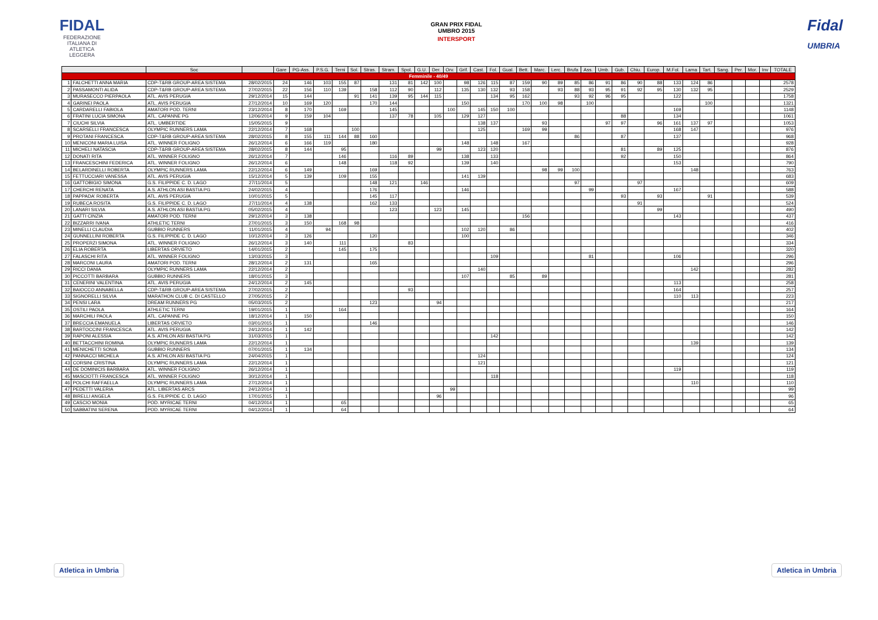FIDAL
FEDERAZIONE ITALIANA DI ATLETICA LEGGERA
GRAN PRIX FIDAL
UMBRO 2015
INTERSPORT
Fidal
UMBRIA
| | | Soc | | Gare | PG-Ass. | P.S.G. | Terni | Sol. | Stras. | Stram. | Spol. | G.U. | Der. | Orv. | Grif. | Cast. | Fol. | Gual. | Bett. | Marc. | Lerc. | Bruf​a | Ass. | Umb. | Gub. | Chiu. | Europ. | M.Fol. | Lama | Tart. | Sang. | Per. | Mor. | Inv | TOTALE |
| --- | --- | --- | --- | --- | --- | --- | --- | --- | --- | --- | --- | --- | --- | --- | --- | --- | --- | --- | --- | --- | --- | --- | --- | --- | --- | --- | --- | --- | --- | --- | --- | --- | --- | --- | --- |
| Femminile - 40/49 | | | | | | | | | | | | | | | | | | | | | | | | | | | | | | | | | | | |
| 1 | FALCHETTI ANNA MARIA | CDP-T&RB GROUP-AREA SISTEMA | 28/02/2015 | 24 | 146 | 103 | 155 | 87 | | 131 | 81 | 142 | 100 | | 98 | 126 | 115 | 87 | 159 | 90 | 89 | 85 | 86 | 91 | 86 | 90 | 88 | 133 | 124 | 86 | | | | | 2578 |
| 2 | PASSAMONTI ALIDA | CDP-T&RB GROUP-AREA SISTEMA | 27/02/2015 | 22 | 156 | 110 | 139 | | 158 | 112 | 90 | | 112 | | 135 | 130 | 132 | 93 | 158 | | 93 | 88 | 93 | 95 | 91 | 92 | 95 | 130 | 132 | 95 | | | | | 2529 |
| 3 | MURASECCO PIERPAOLA | ATL. AVIS PERUGIA | 29/12/2014 | 15 | 144 | | | 91 | 141 | 139 | 95 | 144 | 115 | | | | 134 | 95 | 162 | | | 93 | 92 | 96 | 95 | | | 122 | | | | | | | 1758 |
| 4 | GARINEI PAOLA | ATL. AVIS PERUGIA | 27/12/2014 | 10 | 169 | 120 | | | 170 | 144 | | | | | 150 | | | | 170 | 100 | 98 | | 100 | | | | | | | 100 | | | | | 1321 |
| 5 | CARDARELLI FABIOLA | AMATORI POD. TERNI | 23/12/2014 | 8 | 170 | | 169 | | | 145 | | | | 100 | | 145 | 150 | 100 | | | | | | | | | | 169 | | | | | | | 1148 |
| 6 | FRATINI LUCIA SIMONA | ATL. CAPANNE PG | 12/06/2014 | 9 | 159 | 104 | | | | 137 | 78 | | 105 | | 129 | 127 | | | | | | | | | 88 | | | 134 | | | | | | | 1061 |
| 7 | CIUCHI SILVIA | ATL. UMBERTIDE | 15/05/2015 | 9 | | | | | | | | | | | | 138 | 137 | | | 93 | | | | 97 | 97 | | 96 | 161 | 137 | 97 | | | | | 1053 |
| 8 | SCARSELLI FRANCESCA | OLYMPIC RUNNERS LAMA | 22/12/2014 | 7 | 168 | | | 100 | | | | | | | | 125 | | | 169 | 99 | | | | | | | | 168 | 147 | | | | | | 976 |
| 9 | PROTANI FRANCESCA | CDP-T&RB GROUP-AREA SISTEMA | 28/02/2015 | 8 | 155 | 111 | 144 | 88 | 160 | | | | | | | | | | | | | 86 | | | 87 | | | 137 | | | | | | | 968 |
| 10 | MENICONI MARIA LUISA | ATL. WINNER FOLIGNO | 26/12/2014 | 6 | 166 | 119 | | | 180 | | | | | | 148 | | 148 | | 167 | | | | | | | | | | | | | | | | 928 |
| 11 | MICHELI NATASCIA | CDP-T&RB GROUP-AREA SISTEMA | 28/02/2015 | 8 | 144 | | 95 | | | | | | 99 | | | 123 | 120 | | | | | | | | 81 | | 89 | 125 | | | | | | | 876 |
| 12 | DONATI RITA | ATL. WINNER FOLIGNO | 26/12/2014 | 7 | | | 146 | | | 116 | 89 | | | | 138 | | 133 | | | | | | | | 92 | | | 150 | | | | | | | 864 |
| 13 | FRANCESCHINI FEDERICA | ATL. WINNER FOLIGNO | 26/12/2014 | 6 | | | 148 | | | 118 | 92 | | | | 139 | | 140 | | | | | | | | | | | 153 | | | | | | | 790 |
| 14 | BELARDINELLI ROBERTA | OLYMPIC RUNNERS LAMA | 22/12/2014 | 6 | 149 | | | | 169 | | | | | | | | | | | 98 | 99 | 100 | | | | | | | 148 | | | | | | 763 |
| 15 | FETTUCCIARI VANESSA | ATL. AVIS PERUGIA | 15/12/2014 | 5 | 139 | | 109 | | 155 | | | | | | 141 | 139 | | | | | | | | | | | | | | | | | | | 683 |
| 16 | GATTOBIGIO SIMONA | G.S. FILIPPIDE C. D. LAGO | 27/11/2014 | 5 | | | | | 148 | 121 | | 146 | | | | | | | | | | 97 | | | | 97 | | | | | | | | | 609 |
| 17 | CHERCHI RENATA | A.S. ATHLON ASI BASTIA PG | 24/02/2015 | 4 | | | | | 176 | | | | | | 146 | | | | | | | | 99 | | | | | 167 | | | | | | | 588 |
| 18 | PAPPADA' ROBERTA | ATL. AVIS PERUGIA | 10/01/2015 | 5 | | | | | 145 | 117 | | | | | | | | | | | | | | | 93 | | 93 | | | 91 | | | | | 539 |
| 19 | RUBECA ROSITA | G.S. FILIPPIDE C. D. LAGO | 27/11/2014 | 4 | 138 | | | | 162 | 133 | | | | | | | | | | | | | | | | 91 | | | | | | | | | 524 |
| 20 | LANARI SILVIA | A.S. ATHLON ASI BASTIA PG | 05/02/2015 | 4 | | | | | | 123 | | | 123 | | 145 | | | | | | | | | | | | 99 | | | | | | | | 490 |
| 21 | GATTI CINZIA | AMATORI POD. TERNI | 29/12/2014 | 3 | 138 | | | | | | | | | | | | | | 156 | | | | | | | | | 143 | | | | | | | 437 |
| 22 | BIZZARRI IVANA | ATHLETIC TERNI | 27/01/2015 | 3 | 150 | | 168 | 98 | | | | | | | | | | | | | | | | | | | | | | | | | | | 416 |
| 23 | MINELLI CLAUDIA | GUBBIO RUNNERS | 11/01/2015 | 4 | | 94 | | | | | | | | | 102 | 120 | | 86 | | | | | | | | | | | | | | | | | 402 |
| 24 | GUNNELLINI ROBERTA | G.S. FILIPPIDE C. D. LAGO | 10/12/2014 | 3 | 126 | | | | 120 | | | | | | 100 | | | | | | | | | | | | | | | | | | | | 346 |
| 25 | PROPERZI SIMONA | ATL. WINNER FOLIGNO | 26/12/2014 | 3 | 140 | | 111 | | | | 83 | | | | | | | | | | | | | | | | | | | | | | | | 334 |
| 26 | ELIA ROBERTA | LIBERTAS ORVIETO | 14/01/2015 | 2 | | | 145 | | 175 | | | | | | | | | | | | | | | | | | | | | | | | | | 320 |
| 27 | FALASCHI RITA | ATL. WINNER FOLIGNO | 13/03/2015 | 3 | | | | | | | | | | | | | 109 | | | | | | 81 | | | | | 106 | | | | | | | 296 |
| 28 | MARCONI LAURA | AMATORI POD. TERNI | 28/12/2014 | 2 | 131 | | | | 165 | | | | | | | | | | | | | | | | | | | | | | | | | | 296 |
| 29 | RICCI DANIA | OLYMPIC RUNNERS LAMA | 22/12/2014 | 2 | | | | | | | | | | | | 140 | | | | | | | | | | | | | 142 | | | | | | 282 |
| 30 | PICCOTTI BARBARA | GUBBIO RUNNERS | 18/01/2015 | 3 | | | | | | | | | | | 107 | | | 85 | | 89 | | | | | | | | | | | | | | | 281 |
| 31 | CENERINI VALENTINA | ATL. AVIS PERUGIA | 24/12/2014 | 2 | 145 | | | | | | | | | | | | | | | | | | | | | | | 113 | | | | | | | 258 |
| 32 | BAIOCCO ANNABELLA | CDP-T&RB GROUP-AREA SISTEMA | 27/02/2015 | 2 | | | | | | | 93 | | | | | | | | | | | | | | | | | 164 | | | | | | | 257 |
| 33 | SIGNORELLI SILVIA | MARATHON CLUB C. DI CASTELLO | 27/05/2015 | 2 | | | | | | | | | | | | | | | | | | | | | | | | 110 | 113 | | | | | | 223 |
| 34 | PENSI LARA | DREAM RUNNERS PG | 05/03/2015 | 2 | | | | | 123 | | | | 94 | | | | | | | | | | | | | | | | | | | | | | 217 |
| 35 | OSTILI PAOLA | ATHLETIC TERNI | 19/01/2015 | 1 | | | 164 | | | | | | | | | | | | | | | | | | | | | | | | | | | | 164 |
| 36 | MARCHILI PAOLA | ATL. CAPANNE PG | 18/12/2014 | 1 | 150 | | | | | | | | | | | | | | | | | | | | | | | | | | | | | | 150 |
| 37 | BRECCIA EMANUELA | LIBERTAS ORVIETO | 03/01/2015 | 1 | | | | | 146 | | | | | | | | | | | | | | | | | | | | | | | | | | 146 |
| 38 | BARTOCCINI FRANCESCA | ATL. AVIS PERUGIA | 24/12/2014 | 1 | 142 | | | | | | | | | | | | | | | | | | | | | | | | | | | | | | 142 |
| 39 | RAPONI ALESSIA | A.S. ATHLON ASI BASTIA PG | 31/03/2015 | 1 | | | | | | | | | | | | | 142 | | | | | | | | | | | | | | | | | | 142 |
| 40 | BETTACCHINI ROMINA | OLYMPIC RUNNERS LAMA | 22/12/2014 | 1 | | | | | | | | | | | | | | | | | | | | | | | | | 139 | | | | | | 139 |
| 41 | MENICHETTI SONIA | GUBBIO RUNNERS | 07/01/2015 | 1 | 134 | | | | | | | | | | | | | | | | | | | | | | | | | | | | | | 134 |
| 42 | PANNACCI MICHELA | A.S. ATHLON ASI BASTIA PG | 24/04/2015 | 1 | | | | | | | | | | | | 124 | | | | | | | | | | | | | | | | | | | 124 |
| 43 | CORSINI CRISTINA | OLYMPIC RUNNERS LAMA | 22/12/2014 | 1 | | | | | | | | | | | | 121 | | | | | | | | | | | | | | | | | | | 121 |
| 44 | DE DOMINICIS BARBARA | ATL. WINNER FOLIGNO | 26/12/2014 | 1 | | | | | | | | | | | | | | | | | | | | | | | | 119 | | | | | | | 119 |
| 45 | MASCIOTTI FRANCESCA | ATL. WINNER FOLIGNO | 30/12/2014 | 1 | | | | | | | | | | | | | 118 | | | | | | | | | | | | | | | | | | 118 |
| 46 | POLCHI RAFFAELLA | OLYMPIC RUNNERS LAMA | 27/12/2014 | 1 | | | | | | | | | | | | | | | | | | | | | | | | | 110 | | | | | | 110 |
| 47 | PEDETTI VALERIA | ATL. LIBERTAS ARCS | 24/12/2014 | 1 | | | | | | | | | | 99 | | | | | | | | | | | | | | | | | | | | | 99 |
| 48 | BIRELLI ANGELA | G.S. FILIPPIDE C. D. LAGO | 17/01/2015 | 1 | | | | | | | | | 96 | | | | | | | | | | | | | | | | | | | | | | 96 |
| 49 | CASCIO MONIA | POD. MYRICAE TERNI | 04/12/2014 | 1 | | | 65 | | | | | | | | | | | | | | | | | | | | | | | | | | | | 65 |
| 50 | SABBATINI SERENA | POD. MYRICAE TERNI | 04/12/2014 | 1 | | | 64 | | | | | | | | | | | | | | | | | | | | | | | | | | | | 64 |
Atletica in Umbria Atletica in Umbria